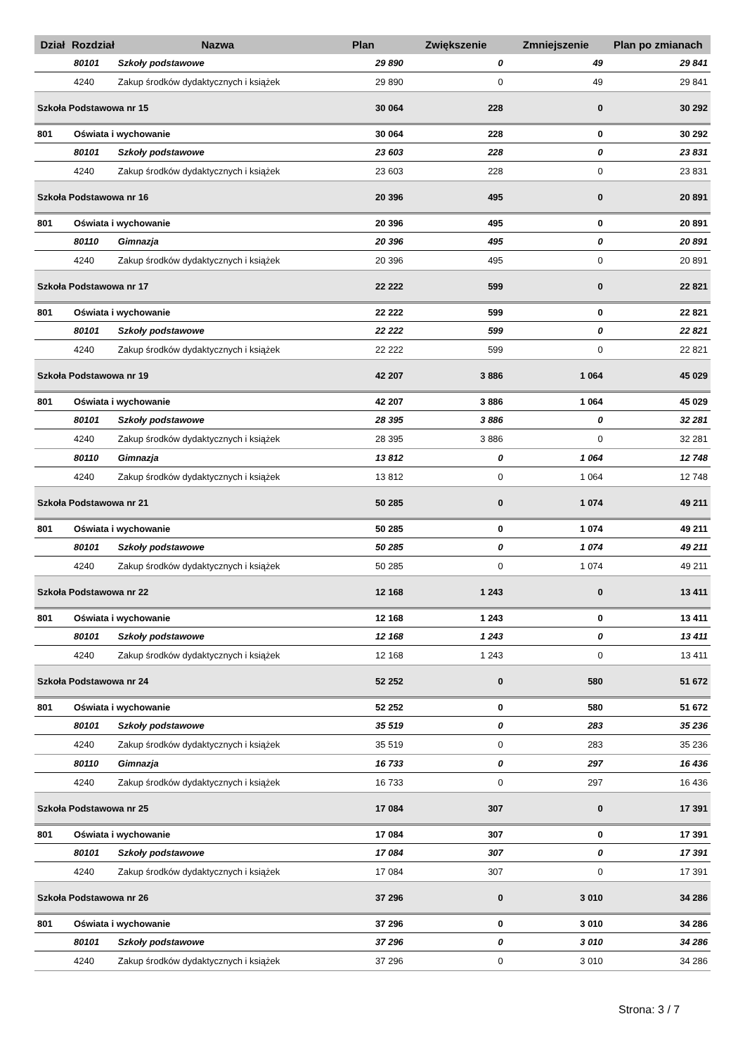| Dział | Rozdział | Nazwa | Plan | Zwiększenie | Zmniejszenie | Plan po zmianach |
| --- | --- | --- | --- | --- | --- | --- |
| | 80101 | Szkoły podstawowe | 29 890 | 0 | 49 | 29 841 |
| | 4240 | Zakup środków dydaktycznych i książek | 29 890 | 0 | 49 | 29 841 |
| Szkoła Podstawowa nr 15 | | | 30 064 | 228 | 0 | 30 292 |
| 801 | Oświata i wychowanie | | 30 064 | 228 | 0 | 30 292 |
| | 80101 | Szkoły podstawowe | 23 603 | 228 | 0 | 23 831 |
| | 4240 | Zakup środków dydaktycznych i książek | 23 603 | 228 | 0 | 23 831 |
| Szkoła Podstawowa nr 16 | | | 20 396 | 495 | 0 | 20 891 |
| 801 | Oświata i wychowanie | | 20 396 | 495 | 0 | 20 891 |
| | 80110 | Gimnazja | 20 396 | 495 | 0 | 20 891 |
| | 4240 | Zakup środków dydaktycznych i książek | 20 396 | 495 | 0 | 20 891 |
| Szkoła Podstawowa nr 17 | | | 22 222 | 599 | 0 | 22 821 |
| 801 | Oświata i wychowanie | | 22 222 | 599 | 0 | 22 821 |
| | 80101 | Szkoły podstawowe | 22 222 | 599 | 0 | 22 821 |
| | 4240 | Zakup środków dydaktycznych i książek | 22 222 | 599 | 0 | 22 821 |
| Szkoła Podstawowa nr 19 | | | 42 207 | 3 886 | 1 064 | 45 029 |
| 801 | Oświata i wychowanie | | 42 207 | 3 886 | 1 064 | 45 029 |
| | 80101 | Szkoły podstawowe | 28 395 | 3 886 | 0 | 32 281 |
| | 4240 | Zakup środków dydaktycznych i książek | 28 395 | 3 886 | 0 | 32 281 |
| | 80110 | Gimnazja | 13 812 | 0 | 1 064 | 12 748 |
| | 4240 | Zakup środków dydaktycznych i książek | 13 812 | 0 | 1 064 | 12 748 |
| Szkoła Podstawowa nr 21 | | | 50 285 | 0 | 1 074 | 49 211 |
| 801 | Oświata i wychowanie | | 50 285 | 0 | 1 074 | 49 211 |
| | 80101 | Szkoły podstawowe | 50 285 | 0 | 1 074 | 49 211 |
| | 4240 | Zakup środków dydaktycznych i książek | 50 285 | 0 | 1 074 | 49 211 |
| Szkoła Podstawowa nr 22 | | | 12 168 | 1 243 | 0 | 13 411 |
| 801 | Oświata i wychowanie | | 12 168 | 1 243 | 0 | 13 411 |
| | 80101 | Szkoły podstawowe | 12 168 | 1 243 | 0 | 13 411 |
| | 4240 | Zakup środków dydaktycznych i książek | 12 168 | 1 243 | 0 | 13 411 |
| Szkoła Podstawowa nr 24 | | | 52 252 | 0 | 580 | 51 672 |
| 801 | Oświata i wychowanie | | 52 252 | 0 | 580 | 51 672 |
| | 80101 | Szkoły podstawowe | 35 519 | 0 | 283 | 35 236 |
| | 4240 | Zakup środków dydaktycznych i książek | 35 519 | 0 | 283 | 35 236 |
| | 80110 | Gimnazja | 16 733 | 0 | 297 | 16 436 |
| | 4240 | Zakup środków dydaktycznych i książek | 16 733 | 0 | 297 | 16 436 |
| Szkoła Podstawowa nr 25 | | | 17 084 | 307 | 0 | 17 391 |
| 801 | Oświata i wychowanie | | 17 084 | 307 | 0 | 17 391 |
| | 80101 | Szkoły podstawowe | 17 084 | 307 | 0 | 17 391 |
| | 4240 | Zakup środków dydaktycznych i książek | 17 084 | 307 | 0 | 17 391 |
| Szkoła Podstawowa nr 26 | | | 37 296 | 0 | 3 010 | 34 286 |
| 801 | Oświata i wychowanie | | 37 296 | 0 | 3 010 | 34 286 |
| | 80101 | Szkoły podstawowe | 37 296 | 0 | 3 010 | 34 286 |
| | 4240 | Zakup środków dydaktycznych i książek | 37 296 | 0 | 3 010 | 34 286 |
Strona: 3 / 7